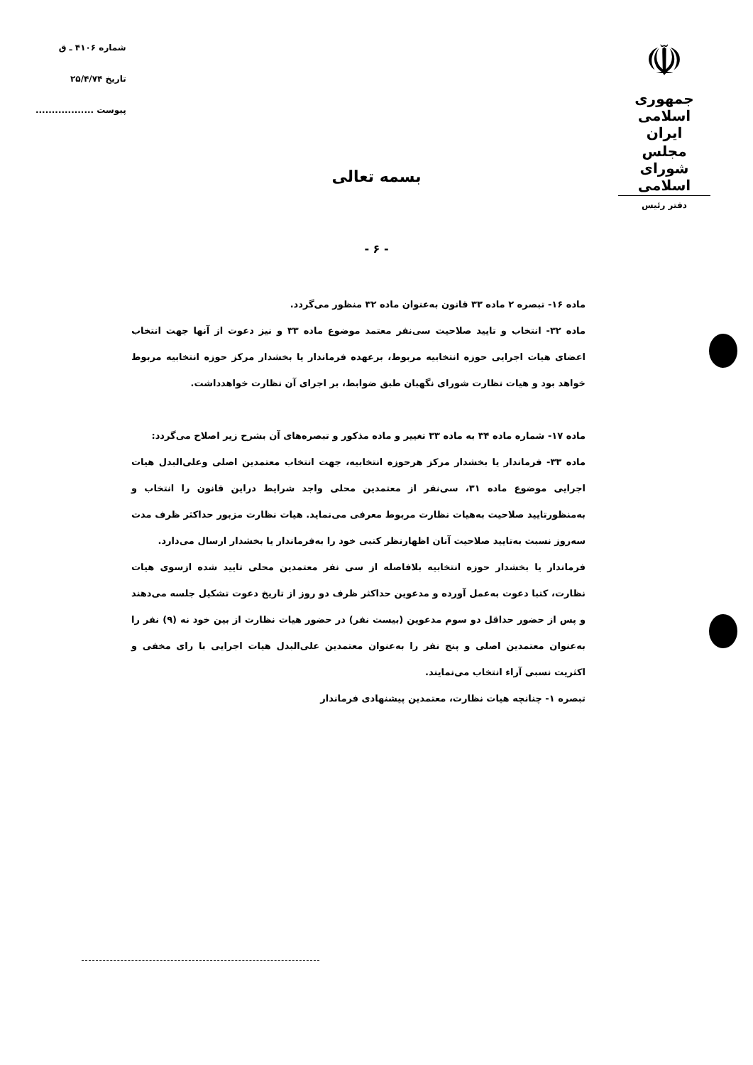☫
جمهوری اسلامی ایران
مجلس شورای اسلامی
دفتر رئیس
شماره ۴۱۰۶ ـ ق
تاریخ ۲۵/۴/۷۴
پیوست ..................
بسمه تعالی
- ۶ -
ماده ۱۶- تبصره ۲ ماده ۳۳ قانون به‌عنوان ماده ۳۲ منظور می‌گردد.
ماده ۳۲- انتخاب و تایید صلاحیت سی‌نفر معتمد موضوع ماده ۳۳ و نیز دعوت از آنها جهت انتخاب اعضای هیات اجرایی حوزه انتخابیه مربوط، برعهده فرماندار یا بخشدار مرکز حوزه انتخابیه مربوط خواهد بود و هیات نظارت شورای نگهبان طبق ضوابط، بر اجرای آن نظارت خواهدداشت.
ماده ۱۷- شماره ماده ۳۴ به ماده ۳۳ تغییر و ماده مذکور و تبصره‌های آن بشرح زیر اصلاح می‌گردد:
ماده ۳۳- فرماندار یا بخشدار مرکز هرحوزه انتخابیه، جهت انتخاب معتمدین اصلی وعلی‌البدل هیات اجرایی موضوع ماده ۳۱، سی‌نفر از معتمدین محلی واجد شرایط دراین قانون را انتخاب و به‌منظورتایید صلاحیت به‌هیات نظارت مربوط معرفی می‌نماید. هیات نظارت مزبور حداکثر ظرف مدت سه‌روز نسبت به‌تایید صلاحیت آنان اظهارنظر کتبی خود را به‌فرماندار یا بخشدار ارسال می‌دارد.
فرماندار یا بخشدار حوزه انتخابیه بلافاصله از سی نفر معتمدین محلی تایید شده ازسوی هیات نظارت، کتبا دعوت به‌عمل آورده و مدعوین حداکثر ظرف دو روز از تاریخ دعوت تشکیل جلسه می‌دهند و پس از حضور حداقل دو سوم مدعوین (بیست نفر) در حضور هیات نظارت از بین خود نه (۹) نفر را به‌عنوان معتمدین اصلی و پنج نفر را به‌عنوان معتمدین علی‌البدل هیات اجرایی با رای مخفی و اکثریت نسبی آراء انتخاب می‌نمایند.
تبصره ۱- چنانچه هیات نظارت، معتمدین پیشنهادی فرماندار